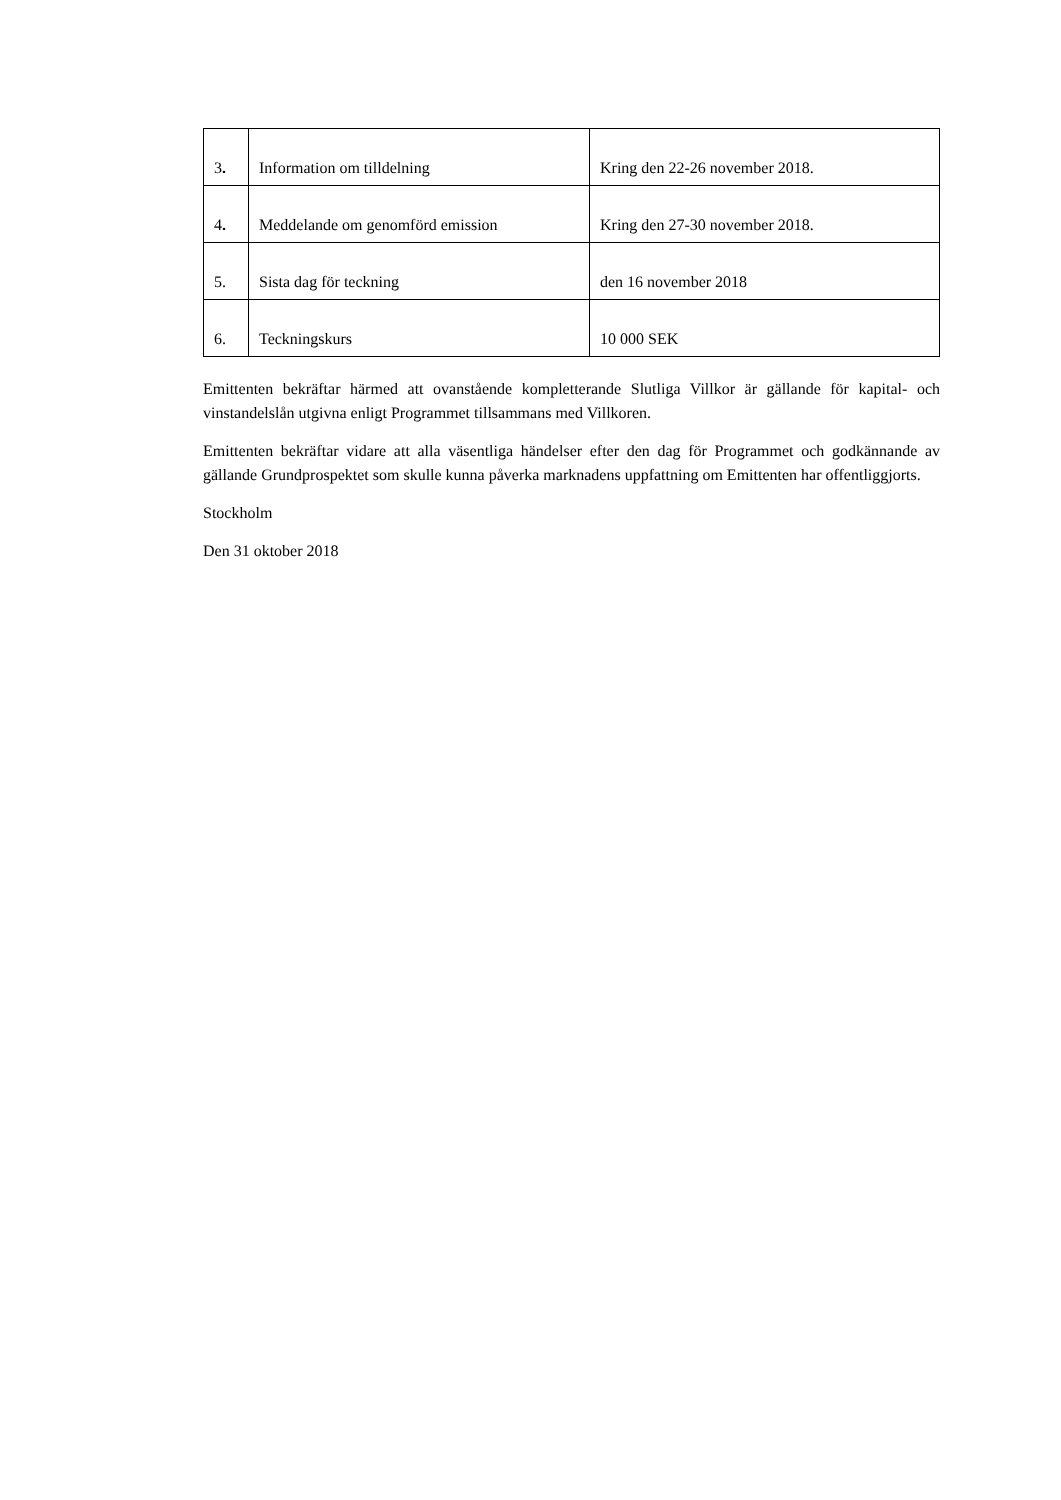| 3 . | Information om tilldelning | Kring den 22-26 november 2018. |
| 4 . | Meddelande om genomförd emission | Kring den 27-30 november 2018. |
| 5. | Sista dag för teckning | den 16 november 2018 |
| 6. | Teckningskurs | 10 000 SEK |
Emittenten bekräftar härmed att ovanstående kompletterande Slutliga Villkor är gällande för kapital- och vinstandelslån utgivna enligt Programmet tillsammans med Villkoren.
Emittenten bekräftar vidare att alla väsentliga händelser efter den dag för Programmet och godkännande av gällande Grundprospektet som skulle kunna påverka marknadens uppfattning om Emittenten har offentliggjorts.
Stockholm
Den 31 oktober 2018